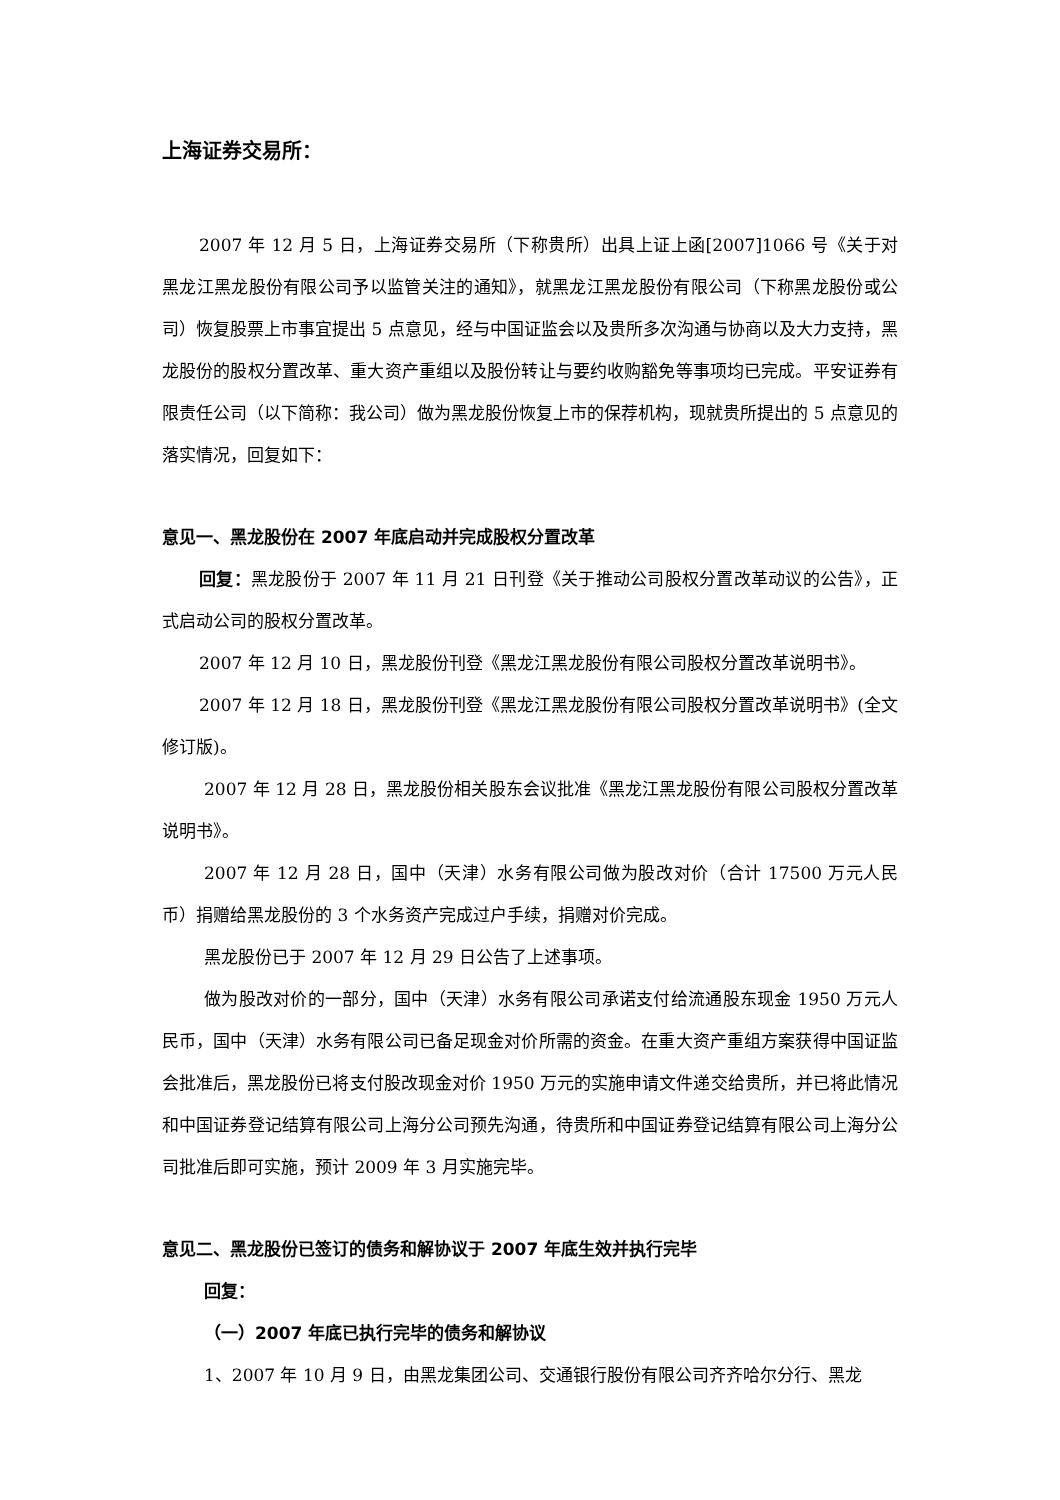上海证券交易所：
2007 年 12 月 5 日，上海证券交易所（下称贵所）出具上证上函[2007]1066 号《关于对黑龙江黑龙股份有限公司予以监管关注的通知》，就黑龙江黑龙股份有限公司（下称黑龙股份或公司）恢复股票上市事宜提出 5 点意见，经与中国证监会以及贵所多次沟通与协商以及大力支持，黑龙股份的股权分置改革、重大资产重组以及股份转让与要约收购豁免等事项均已完成。平安证券有限责任公司（以下简称：我公司）做为黑龙股份恢复上市的保荐机构，现就贵所提出的 5 点意见的落实情况，回复如下：
意见一、黑龙股份在 2007 年底启动并完成股权分置改革
回复：黑龙股份于 2007 年 11 月 21 日刊登《关于推动公司股权分置改革动议的公告》，正式启动公司的股权分置改革。
2007 年 12 月 10 日，黑龙股份刊登《黑龙江黑龙股份有限公司股权分置改革说明书》。
2007 年 12 月 18 日，黑龙股份刊登《黑龙江黑龙股份有限公司股权分置改革说明书》(全文修订版)。
2007 年 12 月 28 日，黑龙股份相关股东会议批准《黑龙江黑龙股份有限公司股权分置改革说明书》。
2007 年 12 月 28 日，国中（天津）水务有限公司做为股改对价（合计 17500 万元人民币）捐赠给黑龙股份的 3 个水务资产完成过户手续，捐赠对价完成。
黑龙股份已于 2007 年 12 月 29 日公告了上述事项。
做为股改对价的一部分，国中（天津）水务有限公司承诺支付给流通股东现金 1950 万元人民币，国中（天津）水务有限公司已备足现金对价所需的资金。在重大资产重组方案获得中国证监会批准后，黑龙股份已将支付股改现金对价 1950 万元的实施申请文件递交给贵所，并已将此情况和中国证券登记结算有限公司上海分公司预先沟通，待贵所和中国证券登记结算有限公司上海分公司批准后即可实施，预计 2009 年 3 月实施完毕。
意见二、黑龙股份已签订的债务和解协议于 2007 年底生效并执行完毕
回复：
（一）2007 年底已执行完毕的债务和解协议
1、2007 年 10 月 9 日，由黑龙集团公司、交通银行股份有限公司齐齐哈尔分行、黑龙